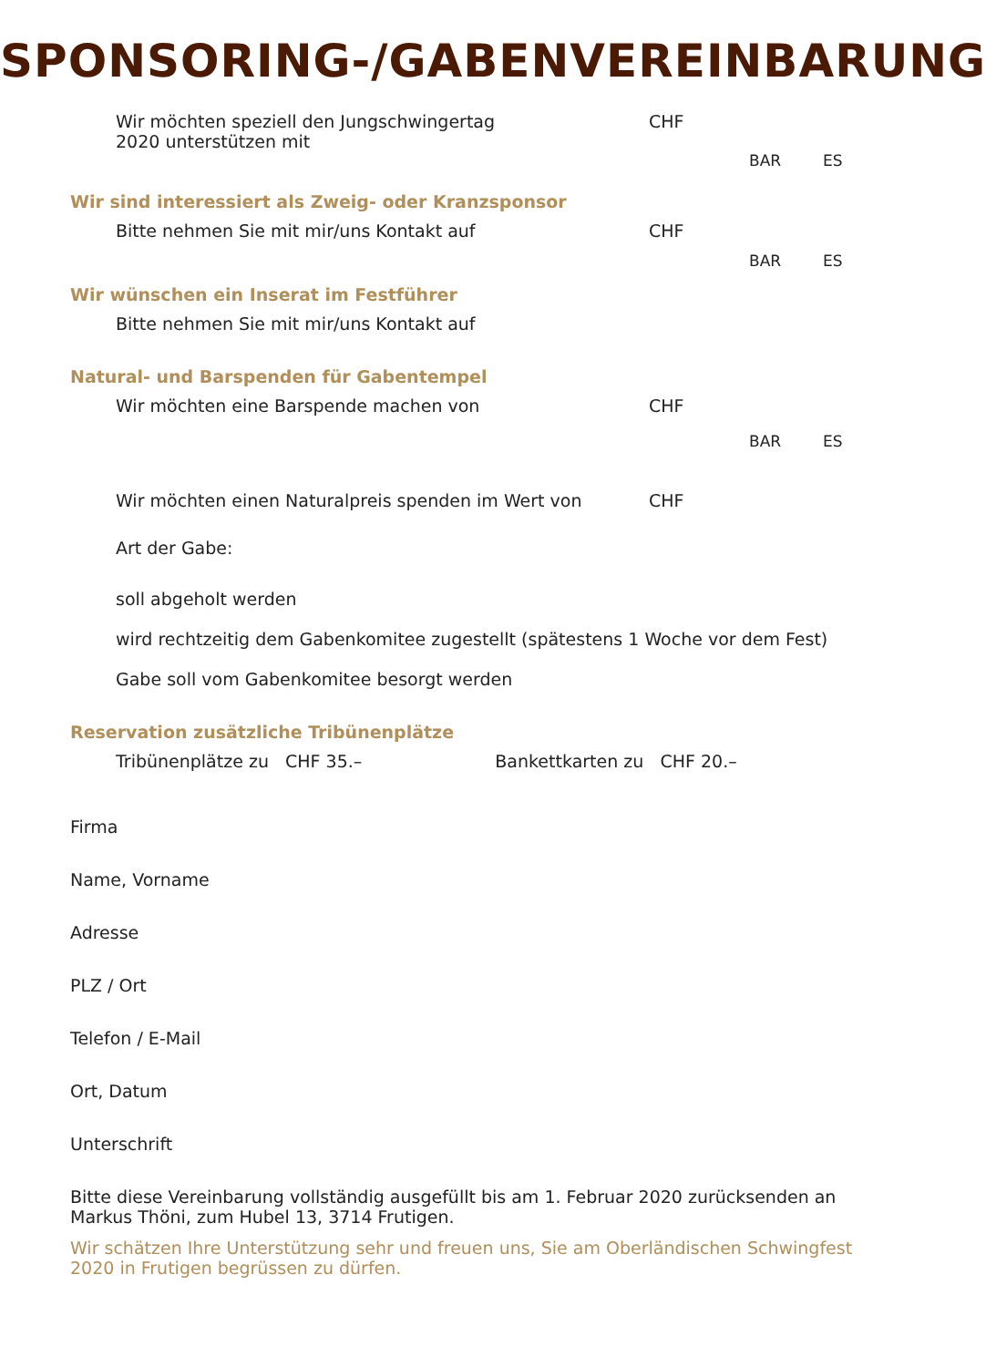SPONSORING-/GABENVEREINBARUNG
Wir möchten speziell den Jungschwingertag
2020 unterstützen mit
CHF
BAR ES
Wir sind interessiert als Zweig- oder Kranzsponsor
Bitte nehmen Sie mit mir/uns Kontakt auf CHF
BAR ES
Wir wünschen ein Inserat im Festführer
Bitte nehmen Sie mit mir/uns Kontakt auf
Natural- und Barspenden für Gabentempel
Wir möchten eine Barspende machen von CHF
BAR ES
Wir möchten einen Naturalpreis spenden im Wert von CHF
Art der Gabe:
soll abgeholt werden
wird rechtzeitig dem Gabenkomitee zugestellt (spätestens 1 Woche vor dem Fest)
Gabe soll vom Gabenkomitee besorgt werden
Reservation zusätzliche Tribünenplätze
Tribünenplätze zu CHF 35.– Bankettkarten zu CHF 20.–
Firma
Name, Vorname
Adresse
PLZ / Ort
Telefon / E-Mail
Ort, Datum
Unterschrift
Bitte diese Vereinbarung vollständig ausgefüllt bis am 1. Februar 2020 zurücksenden an Markus Thöni, zum Hubel 13, 3714 Frutigen.
Wir schätzen Ihre Unterstützung sehr und freuen uns, Sie am Oberländischen Schwingfest 2020 in Frutigen begrüssen zu dürfen.